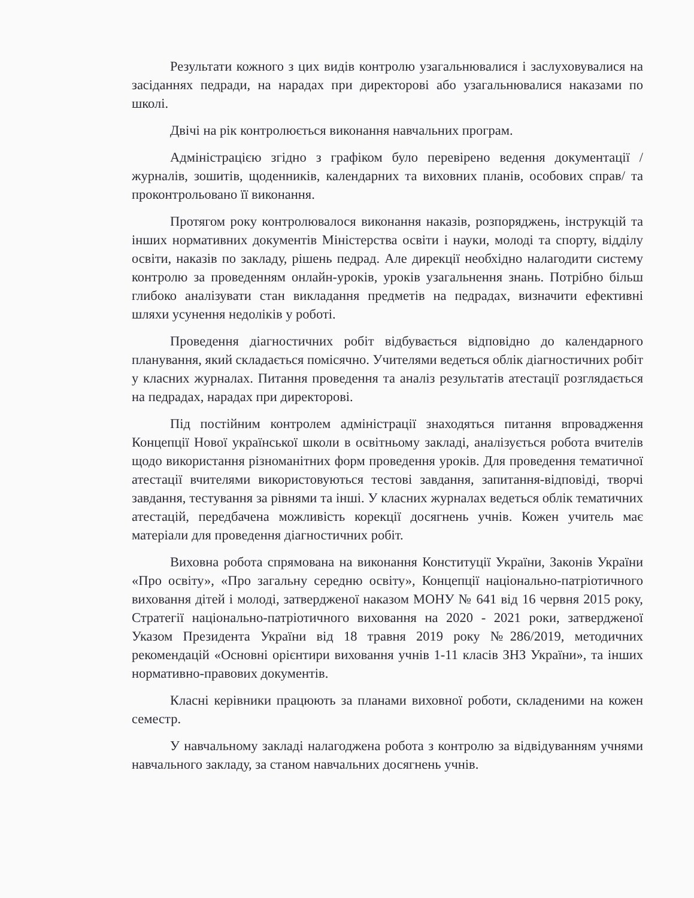Результати кожного з цих видів контролю узагальнювалися і заслуховувалися на засіданнях педради, на нарадах при директорові або узагальнювалися наказами по школі.
Двічі на рік контролюється виконання навчальних програм.
Адміністрацією згідно з графіком було перевірено ведення документації /журналів, зошитів, щоденників, календарних та виховних планів, особових справ/ та проконтрольовано її виконання.
Протягом року контролювалося виконання наказів, розпоряджень, інструкцій та інших нормативних документів Міністерства освіти і науки, молоді та спорту, відділу освіти, наказів по закладу, рішень педрад. Але дирекції необхідно налагодити систему контролю за проведенням онлайн-уроків, уроків узагальнення знань. Потрібно більш глибоко аналізувати стан викладання предметів на педрадах, визначити ефективні шляхи усунення недоліків у роботі.
Проведення діагностичних робіт відбувається відповідно до календарного планування, який складається помісячно. Учителями ведеться облік діагностичних робіт у класних журналах. Питання проведення та аналіз результатів атестації розглядається на педрадах, нарадах при директорові.
Під постійним контролем адміністрації знаходяться питання впровадження Концепції Нової української школи в освітньому закладі, аналізується робота вчителів щодо використання різноманітних форм проведення уроків. Для проведення тематичної атестації вчителями використовуються тестові завдання, запитання-відповіді, творчі завдання, тестування за рівнями та інші. У класних журналах ведеться облік тематичних атестацій, передбачена можливість корекції досягнень учнів. Кожен учитель має матеріали для проведення діагностичних робіт.
Виховна робота спрямована на виконання Конституції України, Законів України «Про освіту», «Про загальну середню освіту», Концепції національно-патріотичного виховання дітей і молоді, затвердженої наказом МОНУ № 641 від 16 червня 2015 року, Стратегії національно-патріотичного виховання на 2020 - 2021 роки, затвердженої Указом Президента України від 18 травня 2019 року №286/2019, методичних рекомендацій «Основні орієнтири виховання учнів 1-11 класів ЗНЗ України», та інших нормативно-правових документів.
Класні керівники працюють за планами виховної роботи, складеними на кожен семестр.
У навчальному закладі налагоджена робота з контролю за відвідуванням учнями навчального закладу, за станом навчальних досягнень учнів.